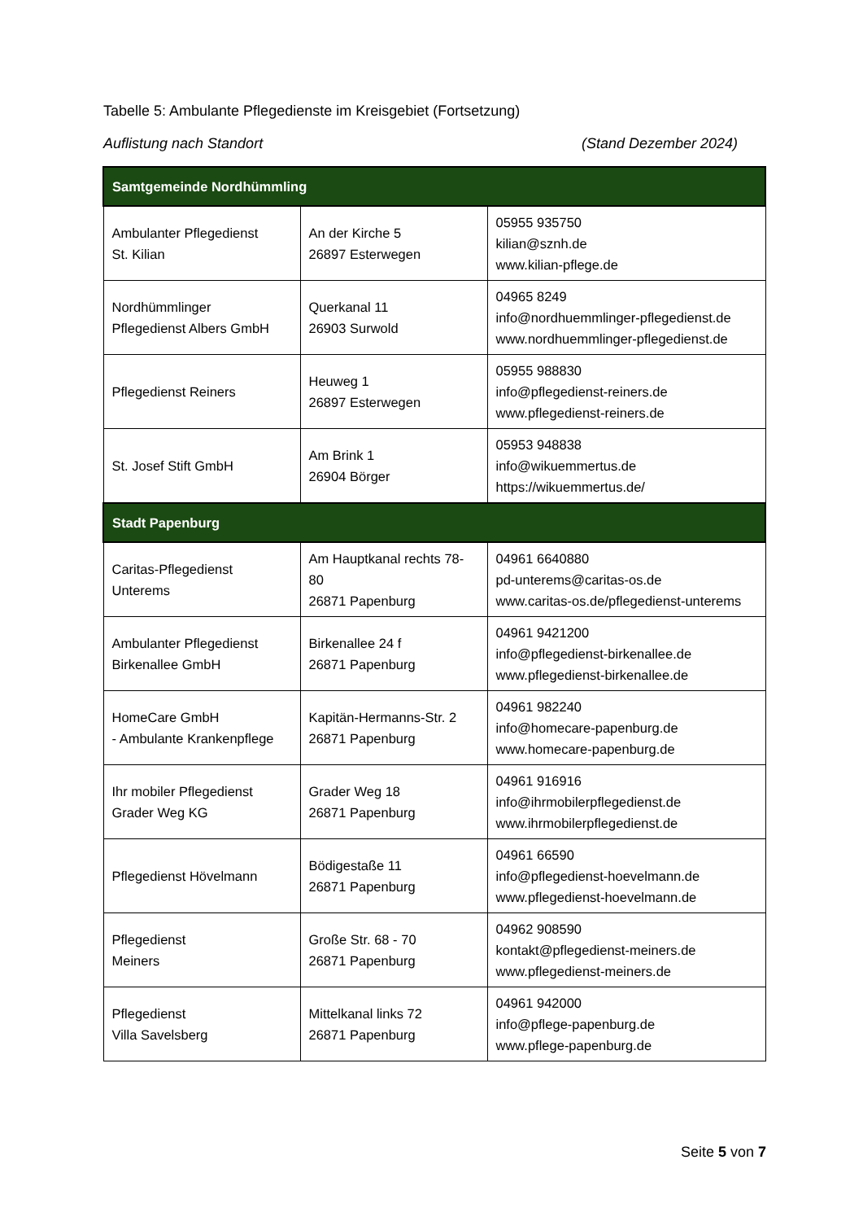Tabelle 5: Ambulante Pflegedienste im Kreisgebiet (Fortsetzung)
Auflistung nach Standort (Stand Dezember 2024)
| Samtgemeinde Nordhümmling | | |
| Ambulanter Pflegedienst St. Kilian | An der Kirche 5 26897 Esterwegen | 05955 935750 kilian@sznh.de www.kilian-pflege.de |
| Nordhümmlinger Pflegedienst Albers GmbH | Querkanal 11 26903 Surwold | 04965 8249 info@nordhuemmlinger-pflegedienst.de www.nordhuemmlinger-pflegedienst.de |
| Pflegedienst Reiners | Heuweg 1 26897 Esterwegen | 05955 988830 info@pflegedienst-reiners.de www.pflegedienst-reiners.de |
| St. Josef Stift GmbH | Am Brink 1 26904 Börger | 05953 948838 info@wikuemmertus.de https://wikuemmertus.de/ |
| Stadt Papenburg | | |
| Caritas-Pflegedienst Unterems | Am Hauptkanal rechts 78-80 26871 Papenburg | 04961 6640880 pd-unterems@caritas-os.de www.caritas-os.de/pflegedienst-unterems |
| Ambulanter Pflegedienst Birkenallee GmbH | Birkenallee 24 f 26871 Papenburg | 04961 9421200 info@pflegedienst-birkenallee.de www.pflegedienst-birkenallee.de |
| HomeCare GmbH - Ambulante Krankenpflege | Kapitän-Hermanns-Str. 2 26871 Papenburg | 04961 982240 info@homecare-papenburg.de www.homecare-papenburg.de |
| Ihr mobiler Pflegedienst Grader Weg KG | Grader Weg 18 26871 Papenburg | 04961 916916 info@ihrmobilerpflegedienst.de www.ihrmobilerpflegedienst.de |
| Pflegedienst Hövelmann | Bödigestaße 11 26871 Papenburg | 04961 66590 info@pflegedienst-hoevelmann.de www.pflegedienst-hoevelmann.de |
| Pflegedienst Meiners | Große Str. 68 - 70 26871 Papenburg | 04962 908590 kontakt@pflegedienst-meiners.de www.pflegedienst-meiners.de |
| Pflegedienst Villa Savelsberg | Mittelkanal links 72 26871 Papenburg | 04961 942000 info@pflege-papenburg.de www.pflege-papenburg.de |
Seite 5 von 7